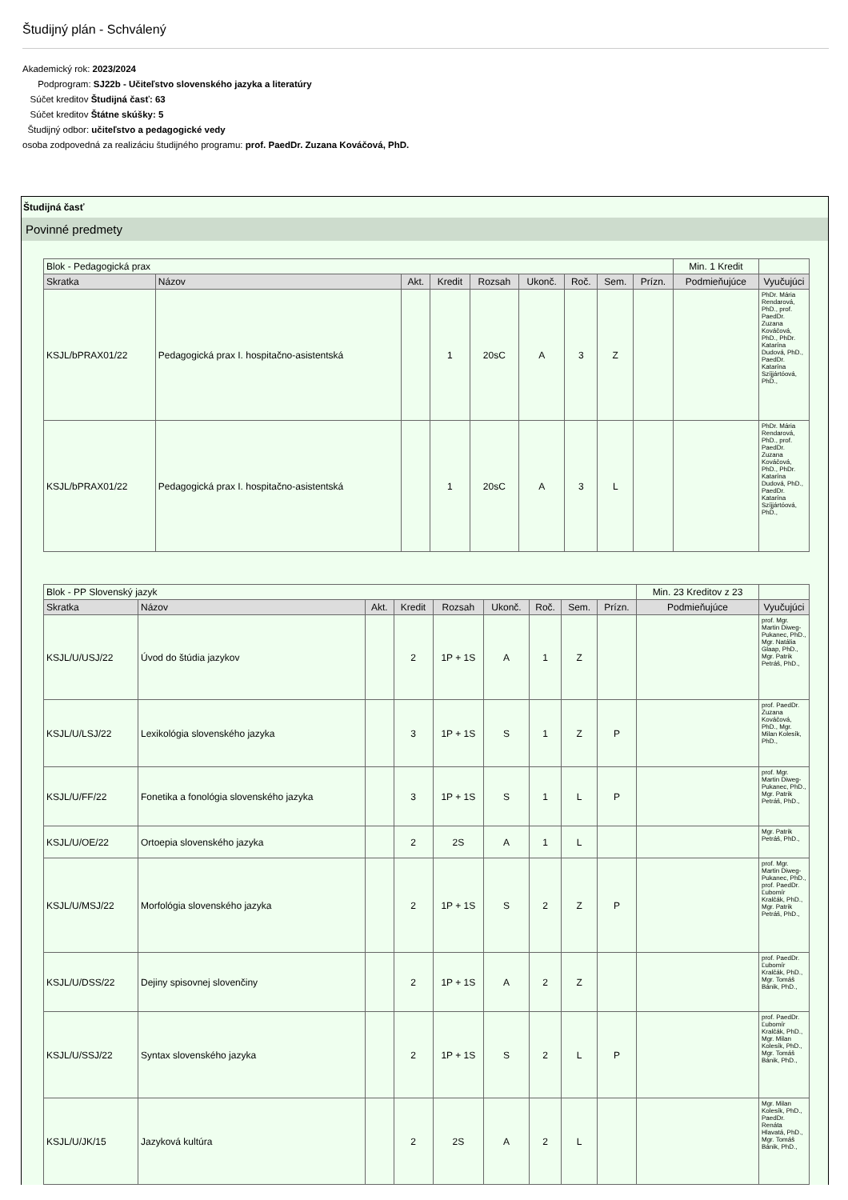Študijný plán - Schválený
Akademický rok: 2023/2024
Podprogram: SJ22b - Učiteľstvo slovenského jazyka a literatúry
Súčet kreditov Študijná časť: 63
Súčet kreditov Štátne skúšky: 5
Študijný odbor: učiteľstvo a pedagogické vedy
osoba zodpovedná za realizáciu študijného programu: prof. PaedDr. Zuzana Kováčová, PhD.
Študijná časť
Povinné predmety
| Blok - Pedagogická prax | | | | | | | | | Min. 1 Kredit | |
| Skratka | Názov | Akt. | Kredit | Rozsah | Ukonč. | Roč. | Sem. | Prízn. | Podmieňujúce | Vyučujúci |
| KSJL/bPRAX01/22 | Pedagogická prax I. hospitačno-asistentská | | 1 | 20sC | A | 3 | Z | | | PhDr. Mária Rendarová, PhD., prof. PaedDr. Zuzana Kováčová, PhD., PhDr. Katarína Dudová, PhD., PaedDr. Katarína Szíjjártóová, PhD., |
| KSJL/bPRAX01/22 | Pedagogická prax I. hospitačno-asistentská | | 1 | 20sC | A | 3 | L | | | PhDr. Mária Rendarová, PhD., prof. PaedDr. Zuzana Kováčová, PhD., PhDr. Katarína Dudová, PhD., PaedDr. Katarína Szíjjártóová, PhD., |
| Blok - PP Slovenský jazyk | | | | | | | | | Min. 23 Kreditov z 23 | |
| Skratka | Názov | Akt. | Kredit | Rozsah | Ukonč. | Roč. | Sem. | Prízn. | Podmieňujúce | Vyučujúci |
| KSJL/U/USJ/22 | Úvod do štúdia jazykov | | 2 | 1P + 1S | A | 1 | Z | | | prof. Mgr. Martin Diweg-Pukanec, PhD., Mgr. Natália Glaap, PhD., Mgr. Patrik Petráš, PhD., |
| KSJL/U/LSJ/22 | Lexikológia slovenského jazyka | | 3 | 1P + 1S | S | 1 | Z | P | | prof. PaedDr. Zuzana Kováčová, PhD., Mgr. Milan Kolesík, PhD., |
| KSJL/U/FF/22 | Fonetika a fonológia slovenského jazyka | | 3 | 1P + 1S | S | 1 | L | P | | prof. Mgr. Martin Diweg-Pukanec, PhD., Mgr. Patrik Petráš, PhD., |
| KSJL/U/OE/22 | Ortoepia slovenského jazyka | | 2 | 2S | A | 1 | L | | | Mgr. Patrik Petráš, PhD., |
| KSJL/U/MSJ/22 | Morfológia slovenského jazyka | | 2 | 1P + 1S | S | 2 | Z | P | | prof. Mgr. Martin Diweg-Pukanec, PhD., prof. PaedDr. Ľubomír Kralčák, PhD., Mgr. Patrik Petráš, PhD., |
| KSJL/U/DSS/22 | Dejiny spisovnej slovenčiny | | 2 | 1P + 1S | A | 2 | Z | | | prof. PaedDr. Ľubomír Kralčák, PhD., Mgr. Tomáš Bánik, PhD., |
| KSJL/U/SSJ/22 | Syntax slovenského jazyka | | 2 | 1P + 1S | S | 2 | L | P | | prof. PaedDr. Ľubomír Kralčák, PhD., Mgr. Milan Kolesík, PhD., Mgr. Tomáš Bánik, PhD., |
| KSJL/U/JK/15 | Jazyková kultúra | | 2 | 2S | A | 2 | L | | | Mgr. Milan Kolesík, PhD., PaedDr. Renáta Hlavatá, PhD., Mgr. Tomáš Bánik, PhD., |